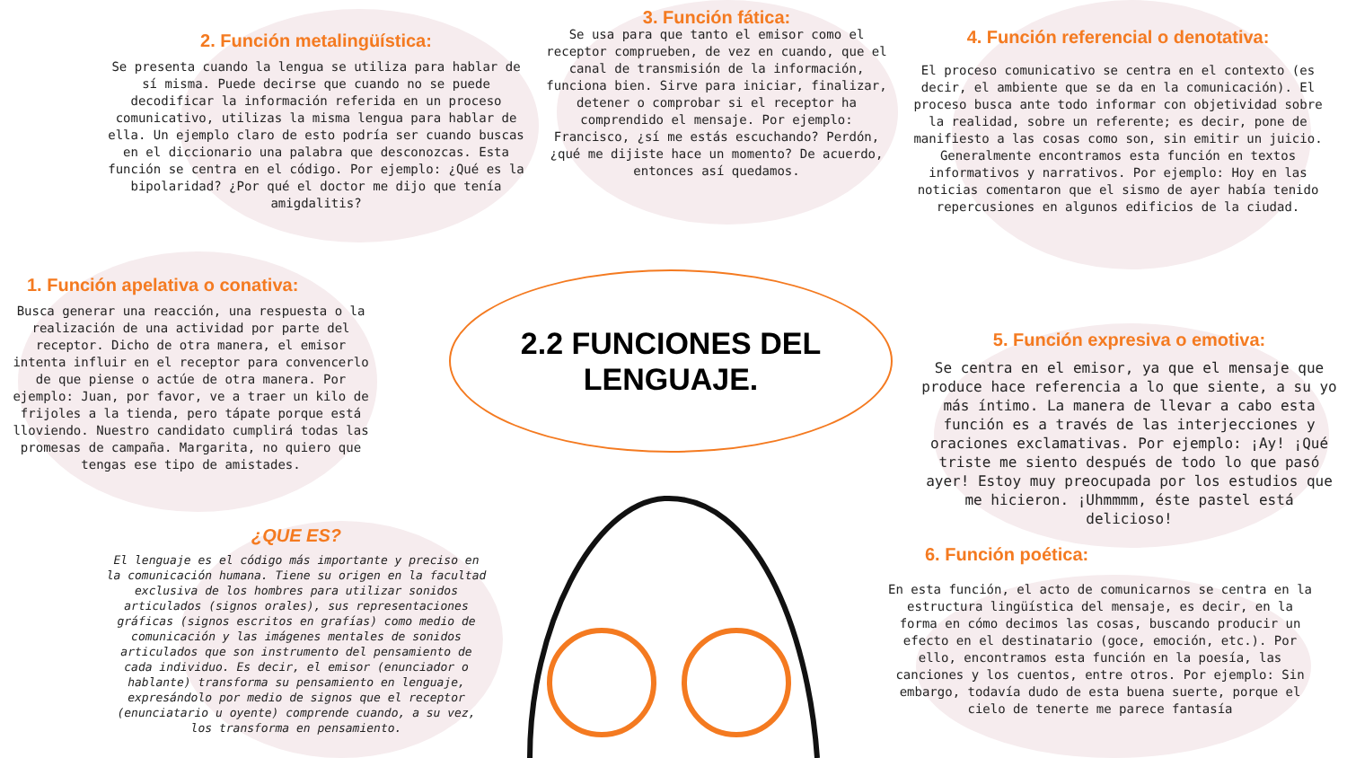2. Función metalingüística:
Se presenta cuando la lengua se utiliza para hablar de sí misma. Puede decirse que cuando no se puede decodificar la información referida en un proceso comunicativo, utilizas la misma lengua para hablar de ella. Un ejemplo claro de esto podría ser cuando buscas en el diccionario una palabra que desconozcas. Esta función se centra en el código. Por ejemplo: ¿Qué es la bipolaridad? ¿Por qué el doctor me dijo que tenía amigdalitis?
3. Función fática:
Se usa para que tanto el emisor como el receptor comprueben, de vez en cuando, que el canal de transmisión de la información, funciona bien. Sirve para iniciar, finalizar, detener o comprobar si el receptor ha comprendido el mensaje. Por ejemplo: Francisco, ¿sí me estás escuchando? Perdón, ¿qué me dijiste hace un momento? De acuerdo, entonces así quedamos.
4. Función referencial o denotativa:
El proceso comunicativo se centra en el contexto (es decir, el ambiente que se da en la comunicación). El proceso busca ante todo informar con objetividad sobre la realidad, sobre un referente; es decir, pone de manifiesto a las cosas como son, sin emitir un juicio. Generalmente encontramos esta función en textos informativos y narrativos. Por ejemplo: Hoy en las noticias comentaron que el sismo de ayer había tenido repercusiones en algunos edificios de la ciudad.
1. Función apelativa o conativa:
Busca generar una reacción, una respuesta o la realización de una actividad por parte del receptor. Dicho de otra manera, el emisor intenta influir en el receptor para convencerlo de que piense o actúe de otra manera. Por ejemplo: Juan, por favor, ve a traer un kilo de frijoles a la tienda, pero tápate porque está lloviendo. Nuestro candidato cumplirá todas las promesas de campaña. Margarita, no quiero que tengas ese tipo de amistades.
2.2 FUNCIONES DEL
LENGUAJE.
5. Función expresiva o emotiva:
Se centra en el emisor, ya que el mensaje que produce hace referencia a lo que siente, a su yo más íntimo. La manera de llevar a cabo esta función es a través de las interjecciones y oraciones exclamativas. Por ejemplo: ¡Ay! ¡Qué triste me siento después de todo lo que pasó ayer! Estoy muy preocupada por los estudios que me hicieron. ¡Uhmmmm, éste pastel está delicioso!
¿QUE ES?
El lenguaje es el código más importante y preciso en la comunicación humana. Tiene su origen en la facultad exclusiva de los hombres para utilizar sonidos articulados (signos orales), sus representaciones gráficas (signos escritos en grafías) como medio de comunicación y las imágenes mentales de sonidos articulados que son instrumento del pensamiento de cada individuo. Es decir, el emisor (enunciador o hablante) transforma su pensamiento en lenguaje, expresándolo por medio de signos que el receptor (enunciatario u oyente) comprende cuando, a su vez, los transforma en pensamiento.
6. Función poética:
En esta función, el acto de comunicarnos se centra en la estructura lingüística del mensaje, es decir, en la forma en cómo decimos las cosas, buscando producir un efecto en el destinatario (goce, emoción, etc.). Por ello, encontramos esta función en la poesía, las canciones y los cuentos, entre otros. Por ejemplo: Sin embargo, todavía dudo de esta buena suerte, porque el cielo de tenerte me parece fantasía